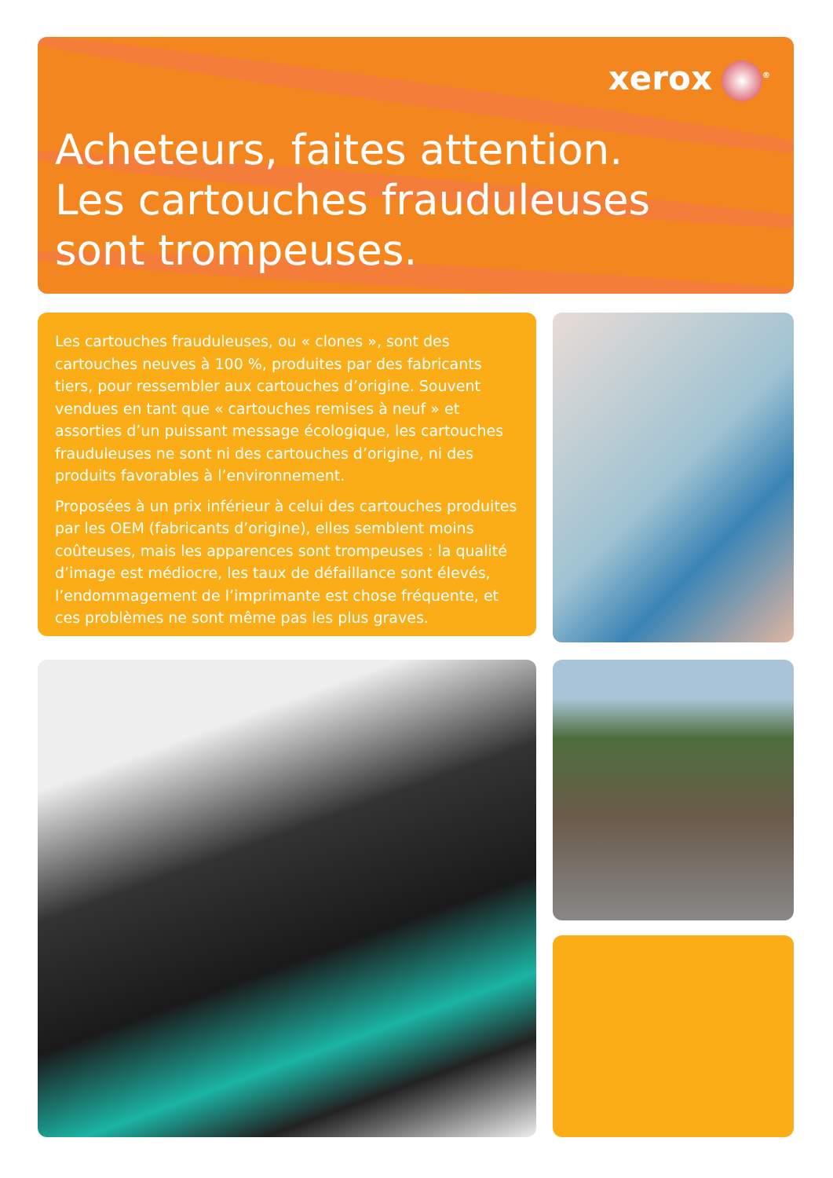xerox<sup>®</sup>
Acheteurs, faites attention.
Les cartouches frauduleuses
sont trompeuses.
Les cartouches frauduleuses, ou « clones », sont des cartouches neuves à 100 %, produites par des fabricants tiers, pour ressembler aux cartouches d’origine. Souvent vendues en tant que « cartouches remises à neuf » et assorties d’un puissant message écologique, les cartouches frauduleuses ne sont ni des cartouches d’origine, ni des produits favorables à l’environnement.
Proposées à un prix inférieur à celui des cartouches produites par les OEM (fabricants d’origine), elles semblent moins coûteuses, mais les apparences sont trompeuses : la qualité d’image est médiocre, les taux de défaillance sont élevés, l’endommagement de l’imprimante est chose fréquente, et ces problèmes ne sont même pas les plus graves.